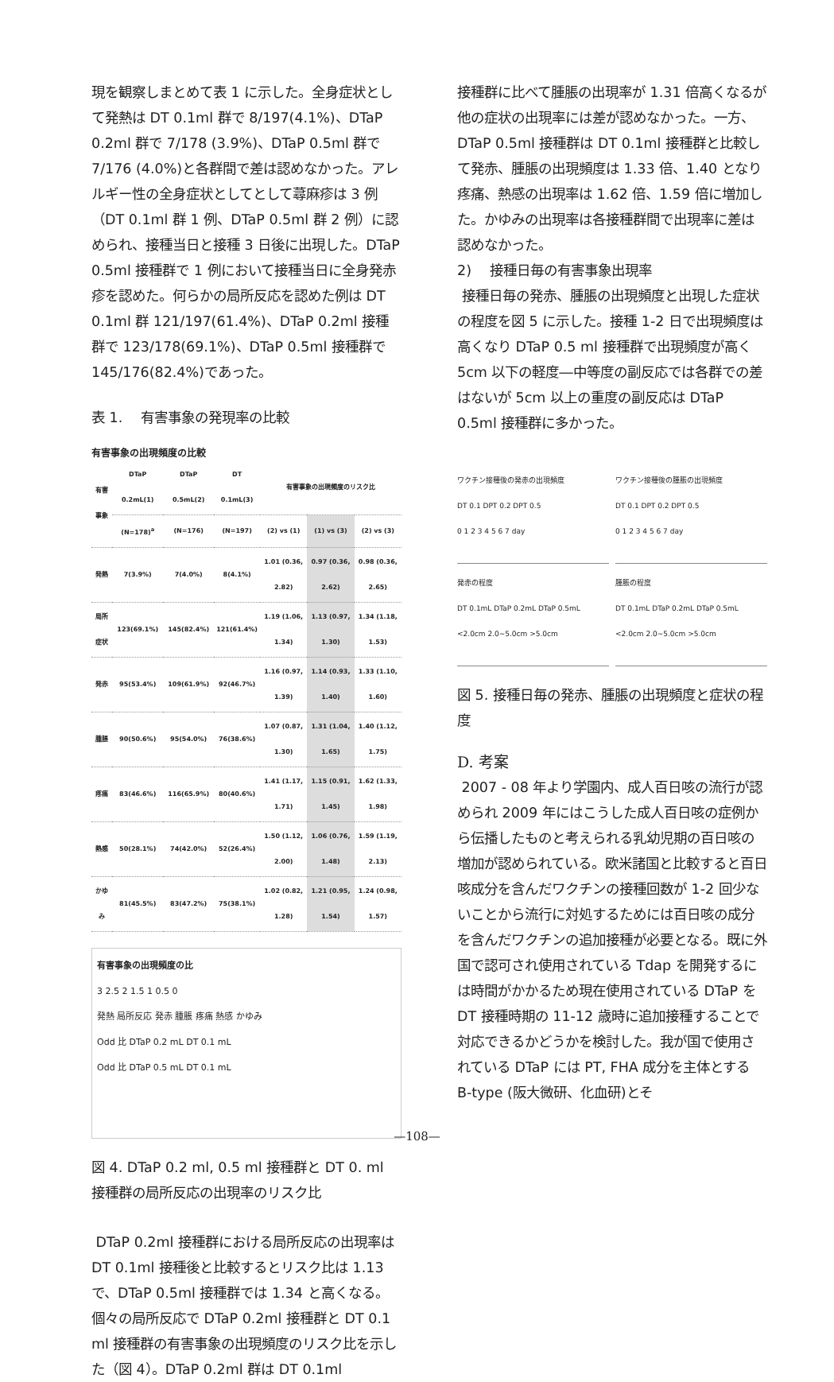現を観察しまとめて表 1 に示した。全身症状として発熱は DT 0.1ml 群で 8/197(4.1%)、DTaP 0.2ml 群で 7/178 (3.9%)、DTaP 0.5ml 群で 7/176 (4.0%)と各群間で差は認めなかった。アレルギー性の全身症状としてとして蕁麻疹は 3 例（DT 0.1ml 群 1 例、DTaP 0.5ml 群 2 例）に認められ、接種当日と接種 3 日後に出現した。DTaP 0.5ml 接種群で 1 例において接種当日に全身発赤疹を認めた。何らかの局所反応を認めた例は DT 0.1ml 群 121/197(61.4%)、DTaP 0.2ml 接種群で 123/178(69.1%)、DTaP 0.5ml 接種群で 145/176(82.4%)であった。
表 1.　 有害事象の発現率の比較
有害事象の出現頻度の比較
| 有害事象 | DTaP 0.2mL(1) | DTaP 0.5mL(2) | DT 0.1mL(3) | 有害事象の出現頻度のリスク比 | | |
| --- | --- | --- | --- | --- | --- | --- |
| | (N=178)<sup>a</sup> | (N=176) | (N=197) | (2) vs (1) | (1) vs (3) | (2) vs (3) |
| 発熱 | 7(3.9%) | 7(4.0%) | 8(4.1%) | 1.01 (0.36, 2.82) | 0.97 (0.36, 2.62) | 0.98 (0.36, 2.65) |
| 局所症状 | 123(69.1%) | 145(82.4%) | 121(61.4%) | 1.19 (1.06, 1.34) | 1.13 (0.97, 1.30) | 1.34 (1.18, 1.53) |
| 発赤 | 95(53.4%) | 109(61.9%) | 92(46.7%) | 1.16 (0.97, 1.39) | 1.14 (0.93, 1.40) | 1.33 (1.10, 1.60) |
| 腫脹 | 90(50.6%) | 95(54.0%) | 76(38.6%) | 1.07 (0.87, 1.30) | 1.31 (1.04, 1.65) | 1.40 (1.12, 1.75) |
| 疼痛 | 83(46.6%) | 116(65.9%) | 80(40.6%) | 1.41 (1.17, 1.71) | 1.15 (0.91, 1.45) | 1.62 (1.33, 1.98) |
| 熱感 | 50(28.1%) | 74(42.0%) | 52(26.4%) | 1.50 (1.12, 2.00) | 1.06 (0.76, 1.48) | 1.59 (1.19, 2.13) |
| かゆみ | 81(45.5%) | 83(47.2%) | 75(38.1%) | 1.02 (0.82, 1.28) | 1.21 (0.95, 1.54) | 1.24 (0.98, 1.57) |
有害事象の出現頻度の比
3 2.5 2 1.5 1 0.5 0
発熱 局所反応 発赤 腫脹 疼痛 熱感 かゆみ
Odd 比 DTaP 0.2 mL DT 0.1 mL
Odd 比 DTaP 0.5 mL DT 0.1 mL
図 4. DTaP 0.2 ml, 0.5 ml 接種群と DT 0. ml 接種群の局所反応の出現率のリスク比
DTaP 0.2ml 接種群における局所反応の出現率は DT 0.1ml 接種後と比較するとリスク比は 1.13 で、DTaP 0.5ml 接種群では 1.34 と高くなる。個々の局所反応で DTaP 0.2ml 接種群と DT 0.1 ml 接種群の有害事象の出現頻度のリスク比を示した（図 4）。DTaP 0.2ml 群は DT 0.1ml
接種群に比べて腫脹の出現率が 1.31 倍高くなるが他の症状の出現率には差が認めなかった。一方、DTaP 0.5ml 接種群は DT 0.1ml 接種群と比較して発赤、腫脹の出現頻度は 1.33 倍、1.40 となり疼痛、熱感の出現率は 1.62 倍、1.59 倍に増加した。かゆみの出現率は各接種群間で出現率に差は認めなかった。
2)　 接種日毎の有害事象出現率
接種日毎の発赤、腫脹の出現頻度と出現した症状の程度を図 5 に示した。接種 1-2 日で出現頻度は高くなり DTaP 0.5 ml 接種群で出現頻度が高く 5cm 以下の軽度―中等度の副反応では各群での差はないが 5cm 以上の重度の副反応は DTaP 0.5ml 接種群に多かった。
ワクチン接種後の発赤の出現頻度
DT 0.1 DPT 0.2 DPT 0.5
0 1 2 3 4 5 6 7 day
ワクチン接種後の腫脹の出現頻度
DT 0.1 DPT 0.2 DPT 0.5
0 1 2 3 4 5 6 7 day
発赤の程度
DT 0.1mL DTaP 0.2mL DTaP 0.5mL
<2.0cm 2.0~5.0cm >5.0cm
腫脹の程度
DT 0.1mL DTaP 0.2mL DTaP 0.5mL
<2.0cm 2.0~5.0cm >5.0cm
図 5. 接種日毎の発赤、腫脹の出現頻度と症状の程度
D. 考案
2007 - 08 年より学園内、成人百日咳の流行が認められ 2009 年にはこうした成人百日咳の症例から伝播したものと考えられる乳幼児期の百日咳の増加が認められている。欧米諸国と比較すると百日咳成分を含んだワクチンの接種回数が 1-2 回少ないことから流行に対処するためには百日咳の成分を含んだワクチンの追加接種が必要となる。既に外国で認可され使用されている Tdap を開発するには時間がかかるため現在使用されている DTaP を DT 接種時期の 11-12 歳時に追加接種することで対応できるかどうかを検討した。我が国で使用されている DTaP には PT, FHA 成分を主体とする B-type (阪大微研、化血研)とそ
—108—